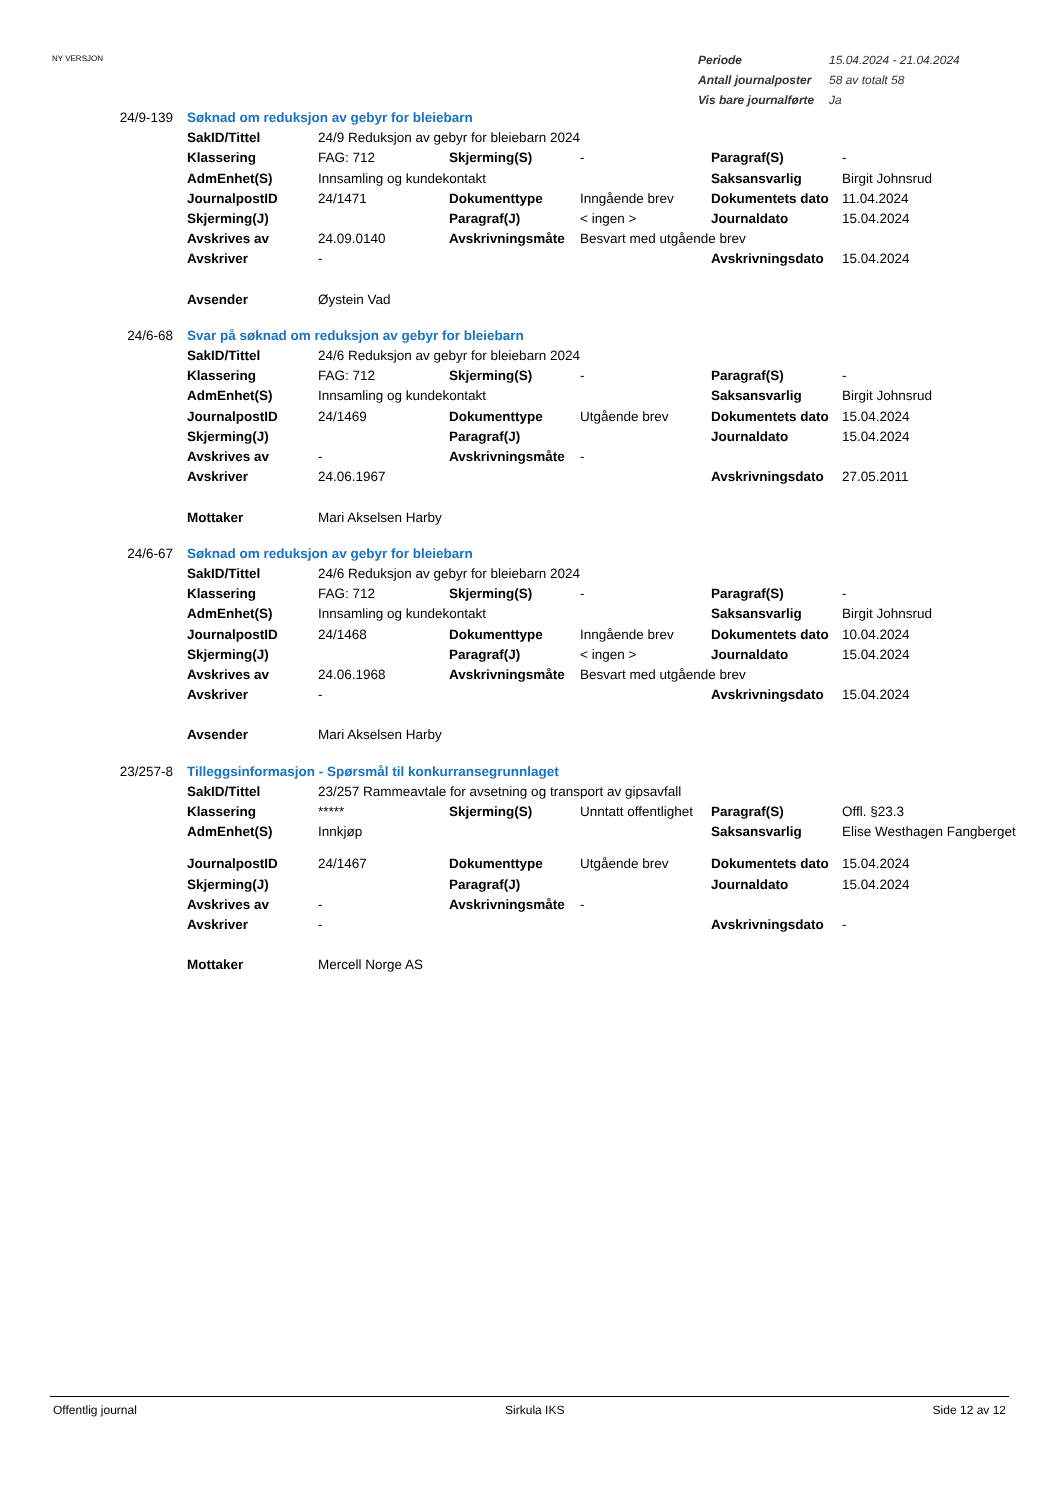NY VERSJON
| Periode | 15.04.2024 - 21.04.2024 |
| Antall journalposter | 58 av totalt 58 |
| Vis bare journalførte | Ja |
| 24/9-139 | Søknad om reduksjon av gebyr for bleiebarn | | | | | |
| | SakID/Tittel | 24/9 Reduksjon av gebyr for bleiebarn 2024 | | | | |
| | Klassering | FAG: 712 | Skjerming(S) | - | Paragraf(S) | - |
| | AdmEnhet(S) | Innsamling og kundekontakt | | | Saksansvarlig | Birgit Johnsrud |
| | JournalpostID | 24/1471 | Dokumenttype | Inngående brev | Dokumentets dato | 11.04.2024 |
| | Skjerming(J) | | Paragraf(J) | < ingen > | Journaldato | 15.04.2024 |
| | Avskrives av | 24.09.0140 | Avskrivningsmåte | Besvart med utgående brev | | |
| | Avskriver | - | | | Avskrivningsdato | 15.04.2024 |
| | Avsender | Øystein Vad | | | | |
| 24/6-68 | Svar på søknad om reduksjon av gebyr for bleiebarn | | | | | |
| | SakID/Tittel | 24/6 Reduksjon av gebyr for bleiebarn 2024 | | | | |
| | Klassering | FAG: 712 | Skjerming(S) | - | Paragraf(S) | - |
| | AdmEnhet(S) | Innsamling og kundekontakt | | | Saksansvarlig | Birgit Johnsrud |
| | JournalpostID | 24/1469 | Dokumenttype | Utgående brev | Dokumentets dato | 15.04.2024 |
| | Skjerming(J) | | Paragraf(J) | | Journaldato | 15.04.2024 |
| | Avskrives av | - | Avskrivningsmåte | - | | |
| | Avskriver | 24.06.1967 | | | Avskrivningsdato | 27.05.2011 |
| | Mottaker | Mari Akselsen Harby | | | | |
| 24/6-67 | Søknad om reduksjon av gebyr for bleiebarn | | | | | |
| | SakID/Tittel | 24/6 Reduksjon av gebyr for bleiebarn 2024 | | | | |
| | Klassering | FAG: 712 | Skjerming(S) | - | Paragraf(S) | - |
| | AdmEnhet(S) | Innsamling og kundekontakt | | | Saksansvarlig | Birgit Johnsrud |
| | JournalpostID | 24/1468 | Dokumenttype | Inngående brev | Dokumentets dato | 10.04.2024 |
| | Skjerming(J) | | Paragraf(J) | < ingen > | Journaldato | 15.04.2024 |
| | Avskrives av | 24.06.1968 | Avskrivningsmåte | Besvart med utgående brev | | |
| | Avskriver | - | | | Avskrivningsdato | 15.04.2024 |
| | Avsender | Mari Akselsen Harby | | | | |
| 23/257-8 | Tilleggsinformasjon - Spørsmål til konkurransegrunnlaget | | | | | |
| | SakID/Tittel | 23/257 Rammeavtale for avsetning og transport av gipsavfall | | | | |
| | Klassering | ***** | Skjerming(S) | Unntatt offentlighet | Paragraf(S) | Offl. §23.3 |
| | AdmEnhet(S) | Innkjøp | | | Saksansvarlig | Elise Westhagen Fangberget |
| | JournalpostID | 24/1467 | Dokumenttype | Utgående brev | Dokumentets dato | 15.04.2024 |
| | Skjerming(J) | | Paragraf(J) | | Journaldato | 15.04.2024 |
| | Avskrives av | - | Avskrivningsmåte | - | | |
| | Avskriver | - | | | Avskrivningsdato | - |
| | Mottaker | Mercell Norge AS | | | | |
Offentlig journal Sirkula IKS Side 12 av 12